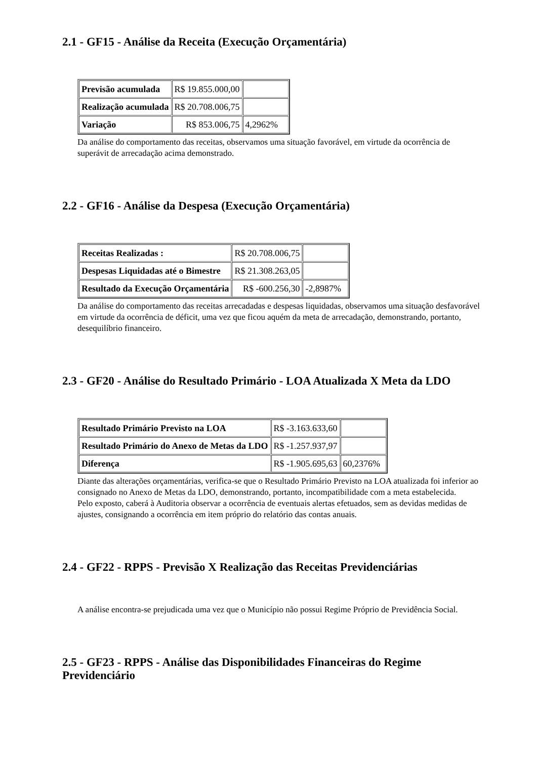2.1 - GF15 - Análise da Receita (Execução Orçamentária)
| Previsão acumulada | R$ 19.855.000,00 | |
| Realização acumulada | R$ 20.708.006,75 | |
| Variação | R$ 853.006,75 | 4,2962% |
Da análise do comportamento das receitas, observamos uma situação favorável, em virtude da ocorrência de superávit de arrecadação acima demonstrado.
2.2 - GF16 - Análise da Despesa (Execução Orçamentária)
| Receitas Realizadas : | R$ 20.708.006,75 | |
| Despesas Liquidadas até o Bimestre | R$ 21.308.263,05 | |
| Resultado da Execução Orçamentária | R$ -600.256,30 | -2,8987% |
Da análise do comportamento das receitas arrecadadas e despesas liquidadas, observamos uma situação desfavorável em virtude da ocorrência de déficit, uma vez que ficou aquém da meta de arrecadação, demonstrando, portanto, desequilíbrio financeiro.
2.3 - GF20 - Análise do Resultado Primário - LOA Atualizada X Meta da LDO
| Resultado Primário Previsto na LOA | R$ -3.163.633,60 | |
| Resultado Primário do Anexo de Metas da LDO | R$ -1.257.937,97 | |
| Diferença | R$ -1.905.695,63 | 60,2376% |
Diante das alterações orçamentárias, verifica-se que o Resultado Primário Previsto na LOA atualizada foi inferior ao consignado no Anexo de Metas da LDO, demonstrando, portanto, incompatibilidade com a meta estabelecida.
Pelo exposto, caberá à Auditoria observar a ocorrência de eventuais alertas efetuados, sem as devidas medidas de ajustes, consignando a ocorrência em item próprio do relatório das contas anuais.
2.4 - GF22 - RPPS - Previsão X Realização das Receitas Previdenciárias
A análise encontra-se prejudicada uma vez que o Município não possui Regime Próprio de Previdência Social.
2.5 - GF23 - RPPS - Análise das Disponibilidades Financeiras do Regime Previdenciário